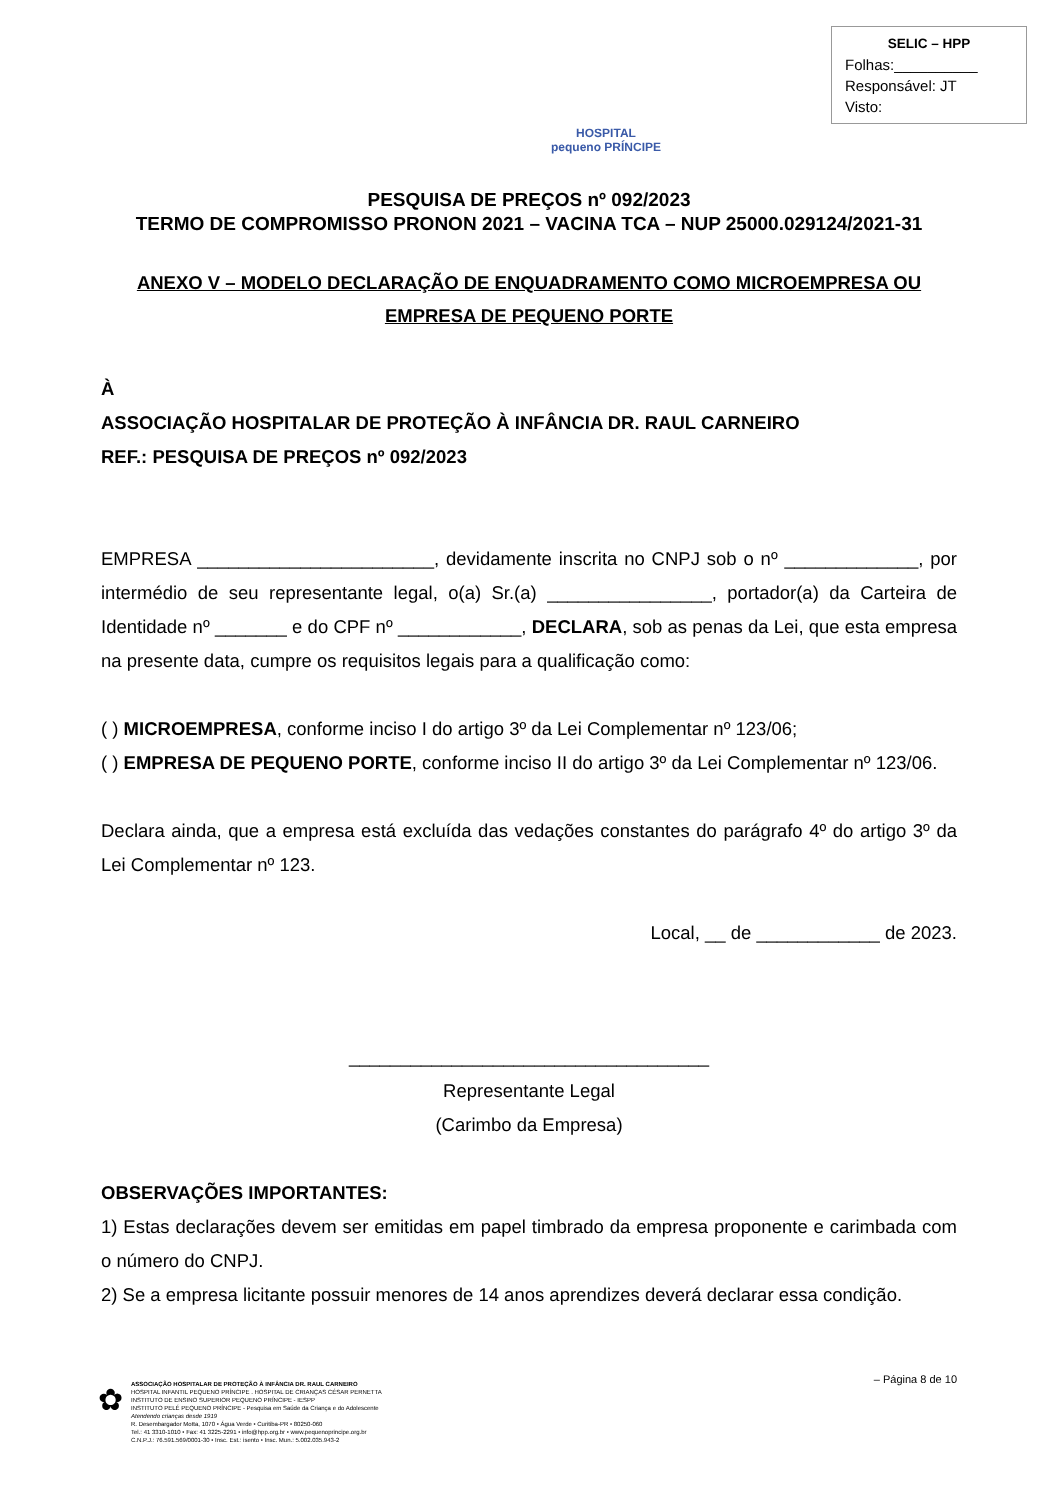HOSPITAL
pequeno PRÍNCIPE
SELIC – HPP
Folhas:__________
Responsável: JT
Visto:
PESQUISA DE PREÇOS nº 092/2023
TERMO DE COMPROMISSO PRONON 2021 – VACINA TCA – NUP 25000.029124/2021-31
ANEXO V – MODELO DECLARAÇÃO DE ENQUADRAMENTO COMO MICROEMPRESA OU EMPRESA DE PEQUENO PORTE
À
ASSOCIAÇÃO HOSPITALAR DE PROTEÇÃO À INFÂNCIA DR. RAUL CARNEIRO
REF.: PESQUISA DE PREÇOS nº 092/2023
EMPRESA _______________________, devidamente inscrita no CNPJ sob o nº _____________, por intermédio de seu representante legal, o(a) Sr.(a) ________________, portador(a) da Carteira de Identidade nº _______ e do CPF nº ____________, DECLARA, sob as penas da Lei, que esta empresa na presente data, cumpre os requisitos legais para a qualificação como:
( ) MICROEMPRESA, conforme inciso I do artigo 3º da Lei Complementar nº 123/06;
( ) EMPRESA DE PEQUENO PORTE, conforme inciso II do artigo 3º da Lei Complementar nº 123/06.
Declara ainda, que a empresa está excluída das vedações constantes do parágrafo 4º do artigo 3º da Lei Complementar nº 123.
Local, __ de ____________ de 2023.
___________________________________
Representante Legal
(Carimbo da Empresa)
OBSERVAÇÕES IMPORTANTES:
1) Estas declarações devem ser emitidas em papel timbrado da empresa proponente e carimbada com o número do CNPJ.
2) Se a empresa licitante possuir menores de 14 anos aprendizes deverá declarar essa condição.
– Página 8 de 10
✿
ASSOCIAÇÃO HOSPITALAR DE PROTEÇÃO À INFÂNCIA DR. RAUL CARNEIRO
HOSPITAL INFANTIL PEQUENO PRÍNCIPE . HOSPITAL DE CRIANÇAS CÉSAR PERNETTA
INSTITUTO DE ENSINO SUPERIOR PEQUENO PRÍNCIPE - IESPP
INSTITUTO PELÉ PEQUENO PRÍNCIPE - Pesquisa em Saúde da Criança e do Adolescente
Atendendo crianças desde 1919
R. Desembargador Motta, 1070 • Água Verde • Curitiba-PR • 80250-060
Tel.: 41 3310-1010 • Fax: 41 3225-2291 • info@hpp.org.br • www.pequenoprincipe.org.br
C.N.P.J.: 76.591.569/0001-30 • Insc. Est.: isento • Insc. Mun.: 5.002.035.943-2